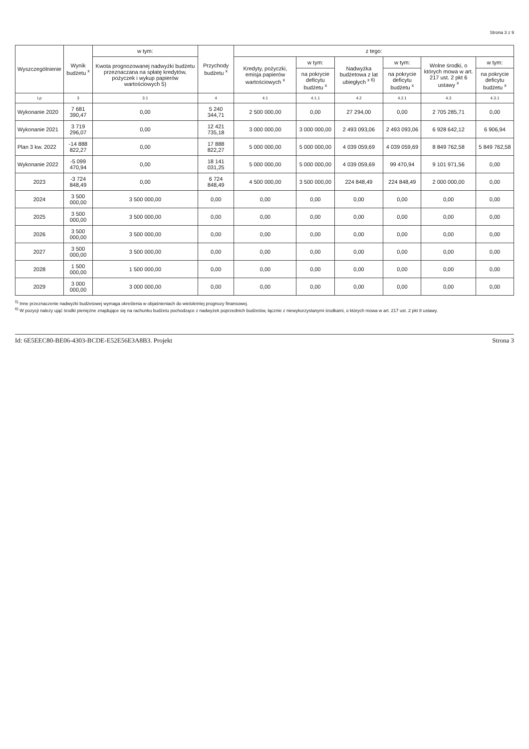Strona 3 z 9
| Wyszczególnienie | Wynik budżetu <sup>x</sup> | w tym: | Przychody budżetu <sup>x</sup> | z tego: | | | | | |
| --- | --- | --- | --- | --- | --- | --- | --- | --- | --- |
| | | Kwota prognozowanej nadwyżki budżetu przeznaczana na spłatę kredytów, pożyczek i wykup papierów wartościowych 5) | | Kredyty, pożyczki, emisja papierów wartościowych <sup>x</sup> | w tym: | Nadwyżka budżetowa z lat ubiegłych <sup>x 6)</sup> | w tym: | Wolne środki, o których mowa w art. 217 ust. 2 pkt 6 ustawy <sup>x</sup> | w tym: |
| | | | | | na pokrycie deficytu budżetu <sup>x</sup> | | na pokrycie deficytu budżetu <sup>x</sup> | | na pokrycie deficytu budżetu <sup>x</sup> |
| Lp | 3 | 3.1 | 4 | 4.1 | 4.1.1 | 4.2 | 4.2.1 | 4.3 | 4.3.1 |
| Wykonanie 2020 | 7 681 390,47 | 0,00 | 5 240 344,71 | 2 500 000,00 | 0,00 | 27 294,00 | 0,00 | 2 705 285,71 | 0,00 |
| Wykonanie 2021 | 3 719 296,07 | 0,00 | 12 421 735,18 | 3 000 000,00 | 3 000 000,00 | 2 493 093,06 | 2 493 093,06 | 6 928 642,12 | 6 906,94 |
| Plan 3 kw. 2022 | -14 888 822,27 | 0,00 | 17 888 822,27 | 5 000 000,00 | 5 000 000,00 | 4 039 059,69 | 4 039 059,69 | 8 849 762,58 | 5 849 762,58 |
| Wykonanie 2022 | -5 099 470,94 | 0,00 | 18 141 031,25 | 5 000 000,00 | 5 000 000,00 | 4 039 059,69 | 99 470,94 | 9 101 971,56 | 0,00 |
| 2023 | -3 724 848,49 | 0,00 | 6 724 848,49 | 4 500 000,00 | 3 500 000,00 | 224 848,49 | 224 848,49 | 2 000 000,00 | 0,00 |
| 2024 | 3 500 000,00 | 3 500 000,00 | 0,00 | 0,00 | 0,00 | 0,00 | 0,00 | 0,00 | 0,00 |
| 2025 | 3 500 000,00 | 3 500 000,00 | 0,00 | 0,00 | 0,00 | 0,00 | 0,00 | 0,00 | 0,00 |
| 2026 | 3 500 000,00 | 3 500 000,00 | 0,00 | 0,00 | 0,00 | 0,00 | 0,00 | 0,00 | 0,00 |
| 2027 | 3 500 000,00 | 3 500 000,00 | 0,00 | 0,00 | 0,00 | 0,00 | 0,00 | 0,00 | 0,00 |
| 2028 | 1 500 000,00 | 1 500 000,00 | 0,00 | 0,00 | 0,00 | 0,00 | 0,00 | 0,00 | 0,00 |
| 2029 | 3 000 000,00 | 3 000 000,00 | 0,00 | 0,00 | 0,00 | 0,00 | 0,00 | 0,00 | 0,00 |
<sup>5)</sup> Inne przeznaczenie nadwyżki budżetowej wymaga określenia w objaśnieniach do wieloletniej prognozy finansowej.
<sup>6)</sup> W pozycji należy ująć środki pieniężne znajdujące się na rachunku budżetu pochodzące z nadwyżek poprzednich budżetów, łącznie z niewykorzystanymi środkami, o których mowa w art. 217 ust. 2 pkt 8 ustawy.
Id: 6E5EEC80-BE06-4303-BCDE-E52E56E3A8B3. Projekt Strona 3